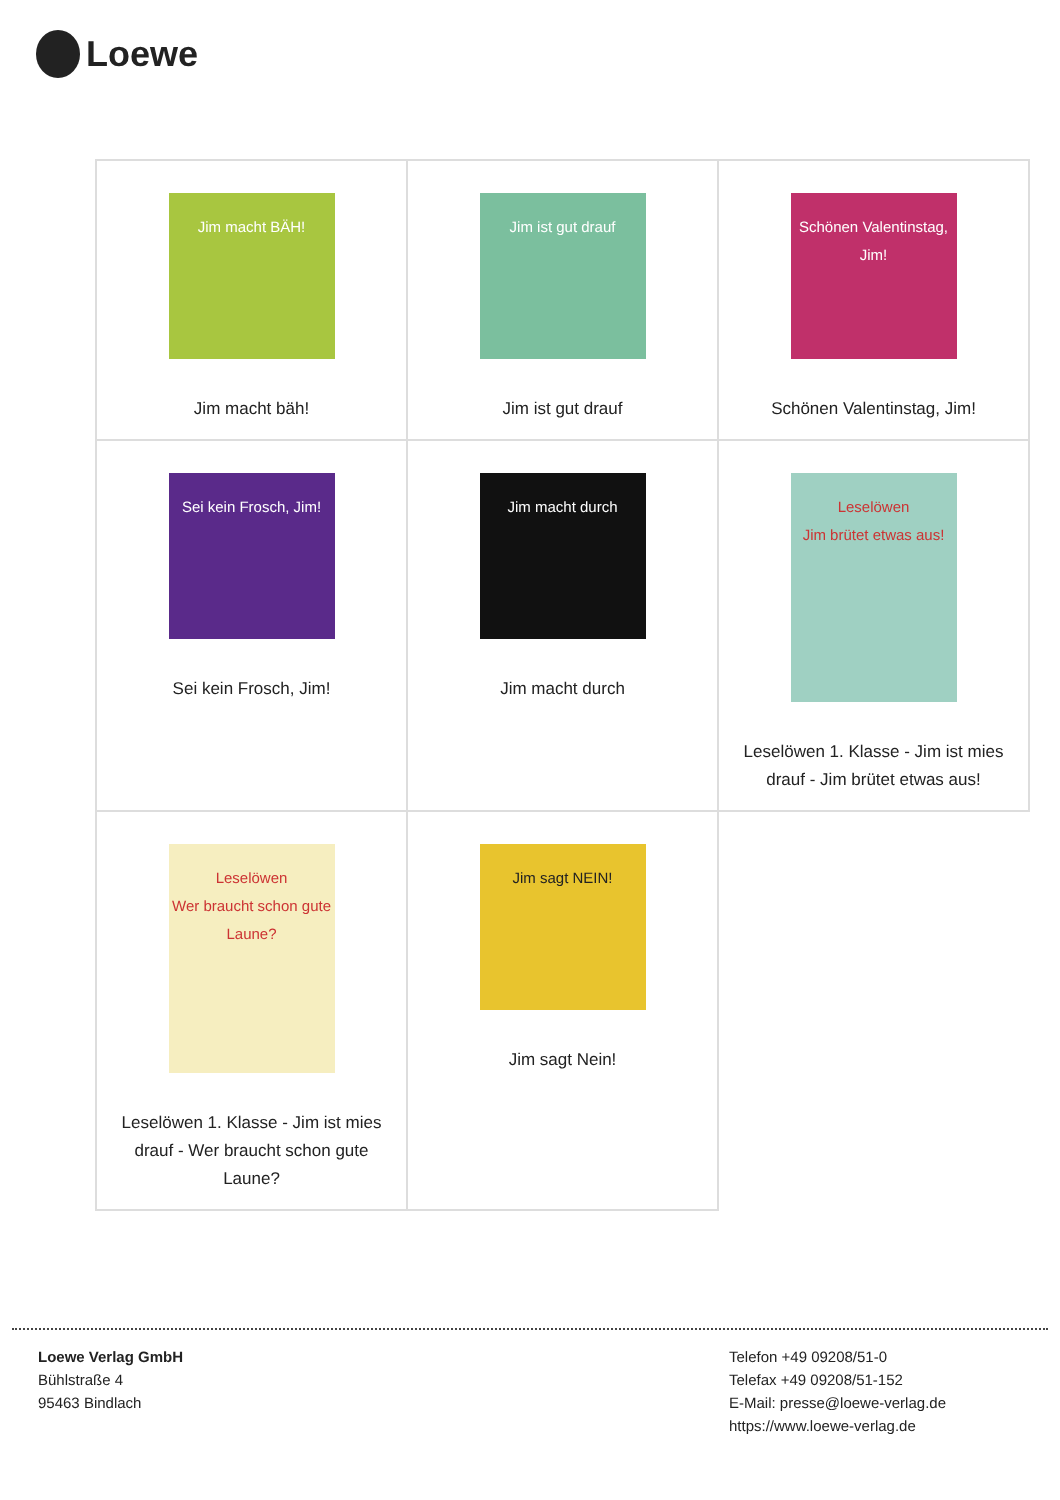Loewe
| Jim macht BÄH! Jim macht bäh! | Jim ist gut drauf Jim ist gut drauf | Schönen Valentinstag, Jim! Schönen Valentinstag, Jim! |
| Sei kein Frosch, Jim! Sei kein Frosch, Jim! | Jim macht durch Jim macht durch | Leselöwen Jim brütet etwas aus! Leselöwen 1. Klasse - Jim ist mies drauf - Jim brütet etwas aus! |
| Leselöwen Wer braucht schon gute Laune? Leselöwen 1. Klasse - Jim ist mies drauf - Wer braucht schon gute Laune? | Jim sagt NEIN! Jim sagt Nein! | |
Loewe Verlag GmbH
Bühlstraße 4
95463 Bindlach
Telefon +49 09208/51-0
Telefax +49 09208/51-152
E-Mail: presse@loewe-verlag.de
https://www.loewe-verlag.de